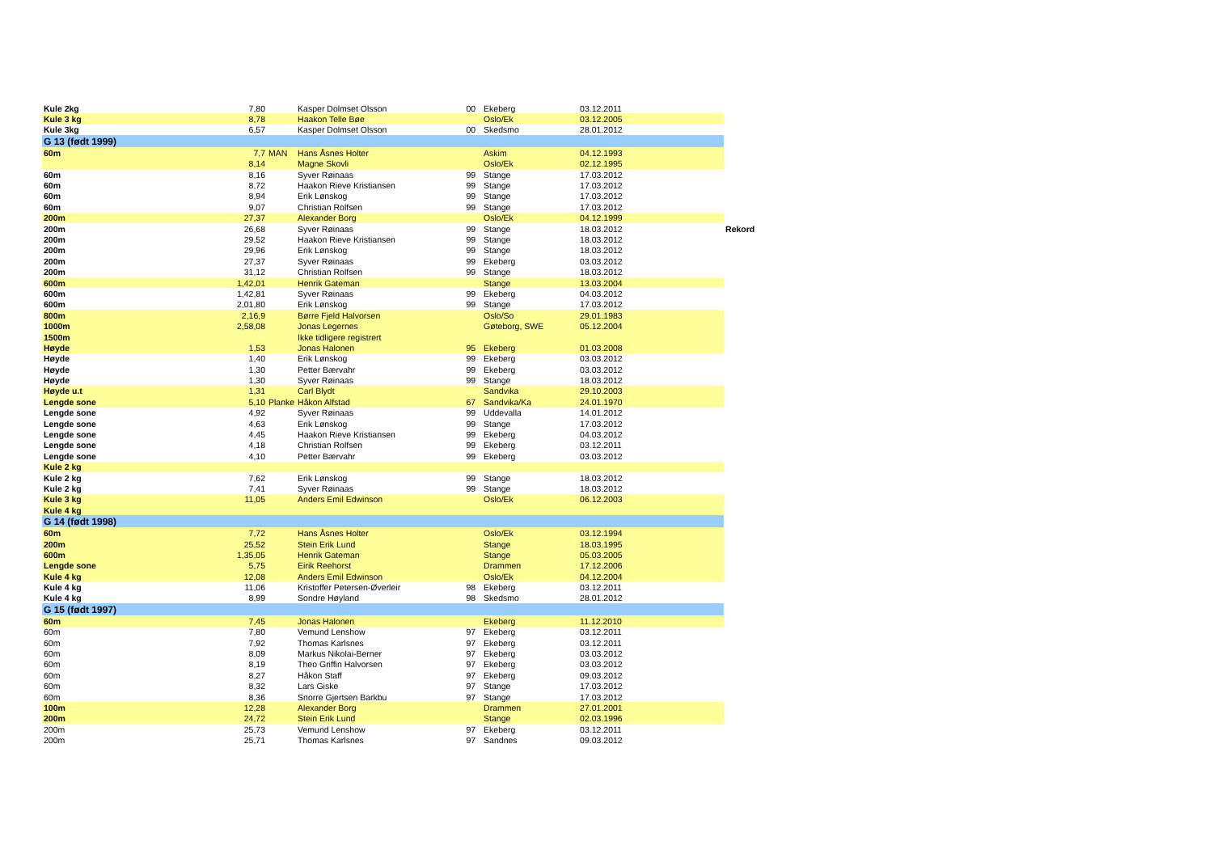| Kule 2kg | 7,80 | | Kasper Dolmset Olsson | 00 | Ekeberg | 03.12.2011 | |
| Kule 3 kg | 8,78 | | Haakon Telle Bøe | | Oslo/Ek | 03.12.2005 | |
| Kule 3kg | 6,57 | | Kasper Dolmset Olsson | 00 | Skedsmo | 28.01.2012 | |
| G 13 (født 1999) | | | | | | | |
| 60m | 7,7 | MAN | Hans Åsnes Holter | | Askim | 04.12.1993 | |
| | 8,14 | | Magne Skovli | | Oslo/Ek | 02.12.1995 | |
| 60m | 8,16 | | Syver Røinaas | 99 | Stange | 17.03.2012 | |
| 60m | 8,72 | | Haakon Rieve Kristiansen | 99 | Stange | 17.03.2012 | |
| 60m | 8,94 | | Erik Lønskog | 99 | Stange | 17.03.2012 | |
| 60m | 9,07 | | Christian Rolfsen | 99 | Stange | 17.03.2012 | |
| 200m | 27,37 | | Alexander Borg | | Oslo/Ek | 04.12.1999 | |
| 200m | 26,68 | | Syver Røinaas | 99 | Stange | 18.03.2012 | Rekord |
| 200m | 29,52 | | Haakon Rieve Kristiansen | 99 | Stange | 18.03.2012 | |
| 200m | 29,96 | | Erik Lønskog | 99 | Stange | 18.03.2012 | |
| 200m | 27,37 | | Syver Røinaas | 99 | Ekeberg | 03.03.2012 | |
| 200m | 31,12 | | Christian Rolfsen | 99 | Stange | 18.03.2012 | |
| 600m | 1,42,01 | | Henrik Gateman | | Stange | 13.03.2004 | |
| 600m | 1,42,81 | | Syver Røinaas | 99 | Ekeberg | 04.03.2012 | |
| 600m | 2,01,80 | | Erik Lønskog | 99 | Stange | 17.03.2012 | |
| 800m | 2,16,9 | | Børre Fjeld Halvorsen | | Oslo/So | 29.01.1983 | |
| 1000m | 2,58,08 | | Jonas Legernes | | Gøteborg, SWE | 05.12.2004 | |
| 1500m | | | Ikke tidligere registrert | | | | |
| Høyde | 1,53 | | Jonas Halonen | 95 | Ekeberg | 01.03.2008 | |
| Høyde | 1,40 | | Erik Lønskog | 99 | Ekeberg | 03.03.2012 | |
| Høyde | 1,30 | | Petter Bærvahr | 99 | Ekeberg | 03.03.2012 | |
| Høyde | 1,30 | | Syver Røinaas | 99 | Stange | 18.03.2012 | |
| Høyde u.t | 1,31 | | Carl Blydt | | Sandvika | 29.10.2003 | |
| Lengde sone | 5,10 | Planke | Håkon Alfstad | 67 | Sandvika/Ka | 24.01.1970 | |
| Lengde sone | 4,92 | | Syver Røinaas | 99 | Uddevalla | 14.01.2012 | |
| Lengde sone | 4,63 | | Erik Lønskog | 99 | Stange | 17.03.2012 | |
| Lengde sone | 4,45 | | Haakon Rieve Kristiansen | 99 | Ekeberg | 04.03.2012 | |
| Lengde sone | 4,18 | | Christian Rolfsen | 99 | Ekeberg | 03.12.2011 | |
| Lengde sone | 4,10 | | Petter Bærvahr | 99 | Ekeberg | 03.03.2012 | |
| Kule 2 kg | | | | | | | |
| Kule 2 kg | 7,62 | | Erik Lønskog | 99 | Stange | 18.03.2012 | |
| Kule 2 kg | 7,41 | | Syver Røinaas | 99 | Stange | 18.03.2012 | |
| Kule 3 kg | 11,05 | | Anders Emil Edwinson | | Oslo/Ek | 06.12.2003 | |
| Kule 4 kg | | | | | | | |
| G 14 (født 1998) | | | | | | | |
| 60m | 7,72 | | Hans Åsnes Holter | | Oslo/Ek | 03.12.1994 | |
| 200m | 25,52 | | Stein Erik Lund | | Stange | 18.03.1995 | |
| 600m | 1,35,05 | | Henrik Gateman | | Stange | 05.03.2005 | |
| Lengde sone | 5,75 | | Eirik Reehorst | | Drammen | 17.12.2006 | |
| Kule 4 kg | 12,08 | | Anders Emil Edwinson | | Oslo/Ek | 04.12.2004 | |
| Kule 4 kg | 11,06 | | Kristoffer Petersen-Øverleir | 98 | Ekeberg | 03.12.2011 | |
| Kule 4 kg | 8,99 | | Sondre Høyland | 98 | Skedsmo | 28.01.2012 | |
| G 15 (født 1997) | | | | | | | |
| 60m | 7,45 | | Jonas Halonen | | Ekeberg | 11.12.2010 | |
| 60m | 7,80 | | Vemund Lenshow | 97 | Ekeberg | 03.12.2011 | |
| 60m | 7,92 | | Thomas Karlsnes | 97 | Ekeberg | 03.12.2011 | |
| 60m | 8,09 | | Markus Nikolai-Berner | 97 | Ekeberg | 03.03.2012 | |
| 60m | 8,19 | | Theo Griffin Halvorsen | 97 | Ekeberg | 03.03.2012 | |
| 60m | 8,27 | | Håkon Staff | 97 | Ekeberg | 09.03.2012 | |
| 60m | 8,32 | | Lars Giske | 97 | Stange | 17.03.2012 | |
| 60m | 8,36 | | Snorre Gjertsen Barkbu | 97 | Stange | 17.03.2012 | |
| 100m | 12,28 | | Alexander Borg | | Drammen | 27.01.2001 | |
| 200m | 24,72 | | Stein Erik Lund | | Stange | 02.03.1996 | |
| 200m | 25,73 | | Vemund Lenshow | 97 | Ekeberg | 03.12.2011 | |
| 200m | 25,71 | | Thomas Karlsnes | 97 | Sandnes | 09.03.2012 | |